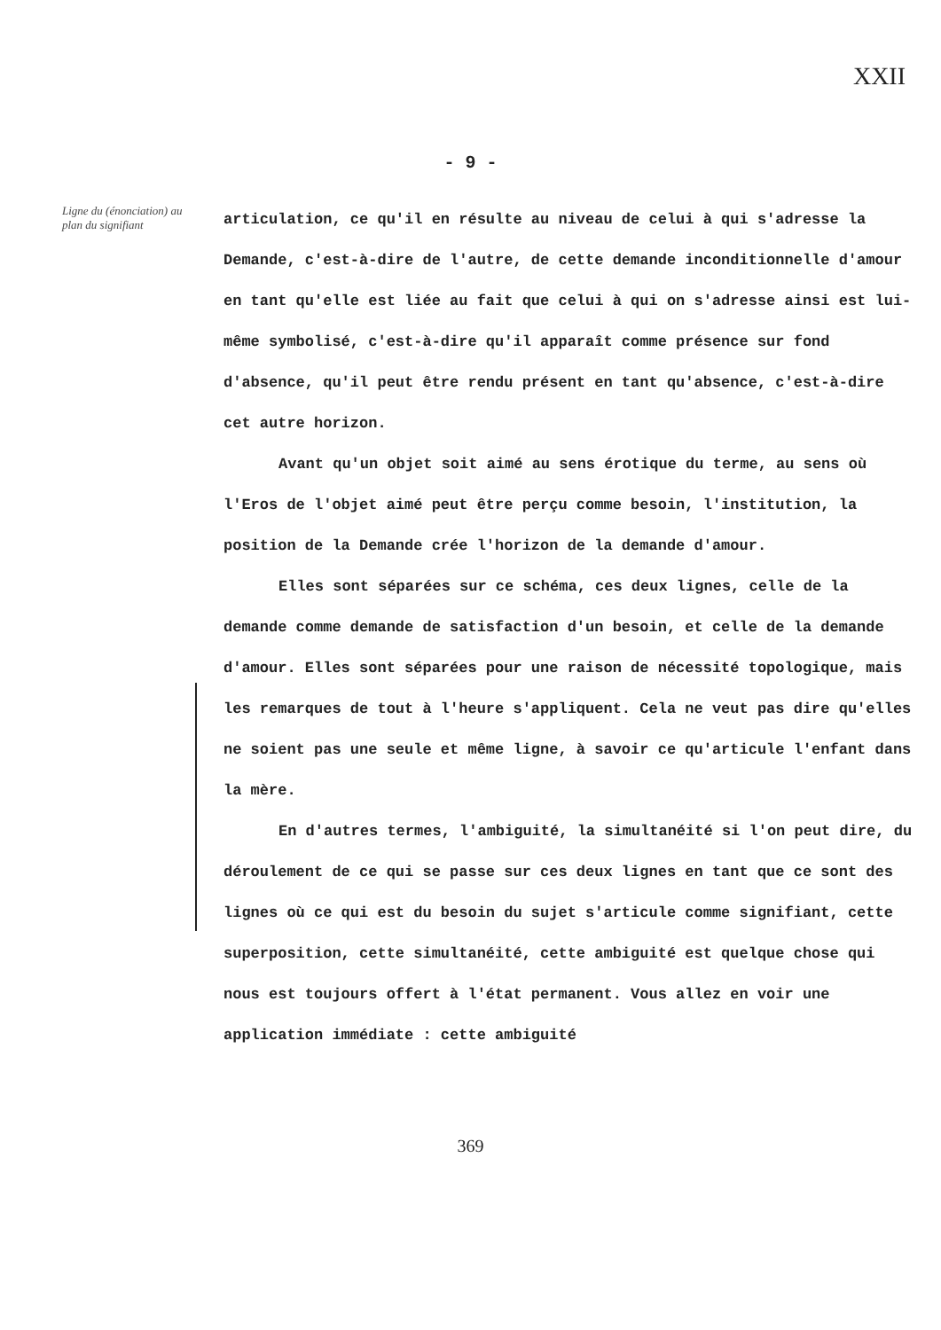XXII
- 9 -
Ligne du (énonciation) au plan du signifiant
articulation, ce qu'il en résulte au niveau de celui à qui s'adresse la Demande, c'est-à-dire de l'autre, de cette demande inconditionnelle d'amour en tant qu'elle est liée au fait que celui à qui on s'adresse ainsi est lui-même symbolisé, c'est-à-dire qu'il apparaît comme présence sur fond d'absence, qu'il peut être rendu présent en tant qu'absence, c'est-à-dire cet autre horizon.
Avant qu'un objet soit aimé au sens érotique du terme, au sens où l'Eros de l'objet aimé peut être perçu comme besoin, l'institution, la position de la Demande crée l'horizon de la demande d'amour.
Elles sont séparées sur ce schéma, ces deux lignes, celle de la demande comme demande de satisfaction d'un besoin, et celle de la demande d'amour. Elles sont séparées pour une raison de nécessité topologique, mais les remarques de tout à l'heure s'appliquent. Cela ne veut pas dire qu'elles ne soient pas une seule et même ligne, à savoir ce qu'articule l'enfant dans la mère.
En d'autres termes, l'ambiguité, la simultanéité si l'on peut dire, du déroulement de ce qui se passe sur ces deux lignes en tant que ce sont des lignes où ce qui est du besoin du sujet s'articule comme signifiant, cette superposition, cette simultanéité, cette ambiguité est quelque chose qui nous est toujours offert à l'état permanent. Vous allez en voir une application immédiate : cette ambiguité
369